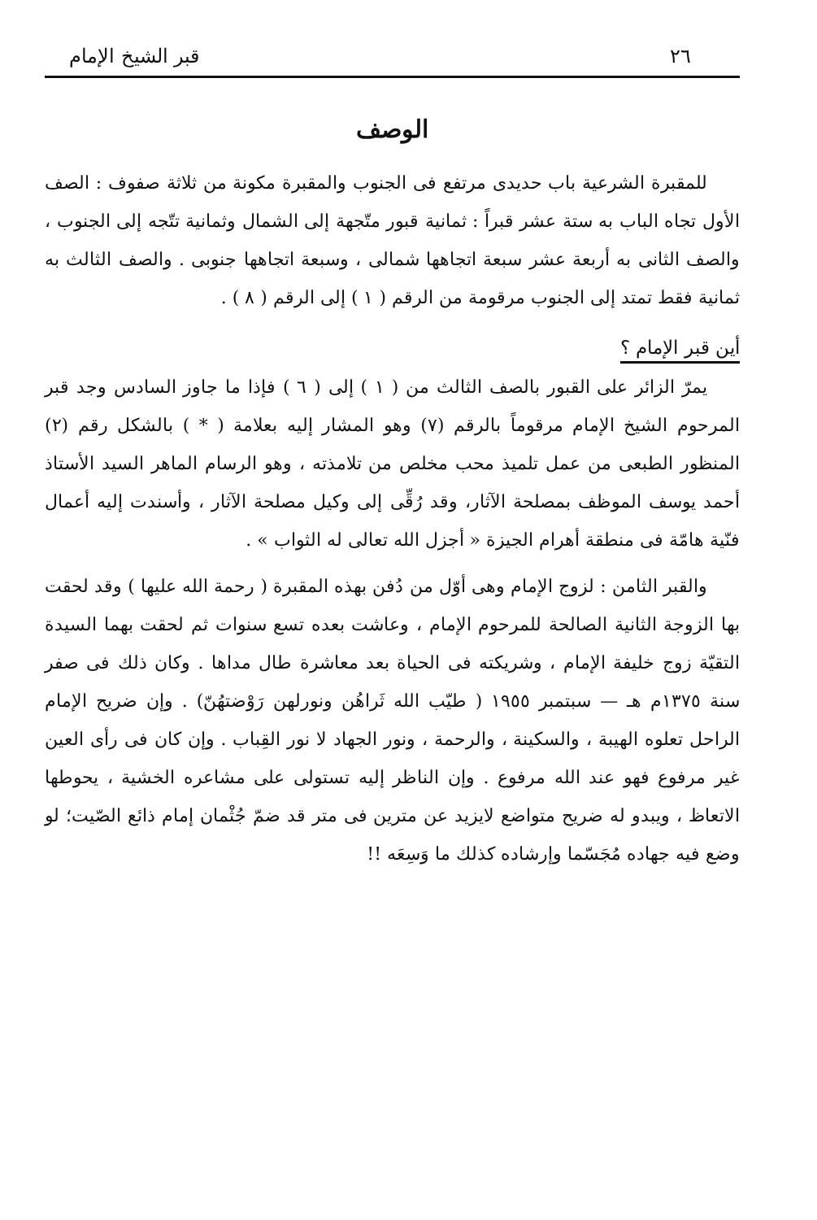٢٦ قبر الشيخ الإمام
الوصف
للمقبرة الشرعية باب حديدى مرتفع فى الجنوب والمقبرة مكونة من ثلاثة صفوف : الصف الأول تجاه الباب به ستة عشر قبراً : ثمانية قبور متّجهة إلى الشمال وثمانية تتّجه إلى الجنوب ، والصف الثانى به أربعة عشر سبعة اتجاهها شمالى ، وسبعة اتجاهها جنوبى . والصف الثالث به ثمانية فقط تمتد إلى الجنوب مرقومة من الرقم ( ١ ) إلى الرقم ( ٨ ) .
أين قبر الإمام ؟
يمرّ الزائر على القبور بالصف الثالث من ( ١ ) إلى ( ٦ ) فإذا ما جاوز السادس وجد قبر المرحوم الشيخ الإمام مرقوماً بالرقم (٧) وهو المشار إليه بعلامة ( * ) بالشكل رقم (٢) المنظور الطبعى من عمل تلميذ محب مخلص من تلامذته ، وهو الرسام الماهر السيد الأستاذ أحمد يوسف الموظف بمصلحة الآثار، وقد رُقِّى إلى وكيل مصلحة الآثار ، وأسندت إليه أعمال فنّية هامّة فى منطقة أهرام الجيزة « أجزل الله تعالى له الثواب » .
والقبر الثامن : لزوج الإمام وهى أوّل من دُفن بهذه المقبرة ( رحمة الله عليها ) وقد لحقت بها الزوجة الثانية الصالحة للمرحوم الإمام ، وعاشت بعده تسع سنوات ثم لحقت بهما السيدة التقيّة زوج خليفة الإمام ، وشريكته فى الحياة بعد معاشرة طال مداها . وكان ذلك فى صفر سنة ١٣٧٥م هـ — سبتمبر ١٩٥٥ ( طيّب الله ثَراهُن ونورلهن رَوْضتهُنّ) . وإن ضريح الإمام الراحل تعلوه الهيبة ، والسكينة ، والرحمة ، ونور الجهاد لا نور القِباب . وإن كان فى رأى العين غير مرفوع فهو عند الله مرفوع . وإن الناظر إليه تستولى على مشاعره الخشية ، يحوطها الاتعاظ ، ويبدو له ضريح متواضع لايزيد عن مترين فى متر قد ضمّ جُثْمان إمام ذائع الصّيت؛ لو وضع فيه جهاده مُجَسّما وإرشاده كذلك ما وَسِعَه !!